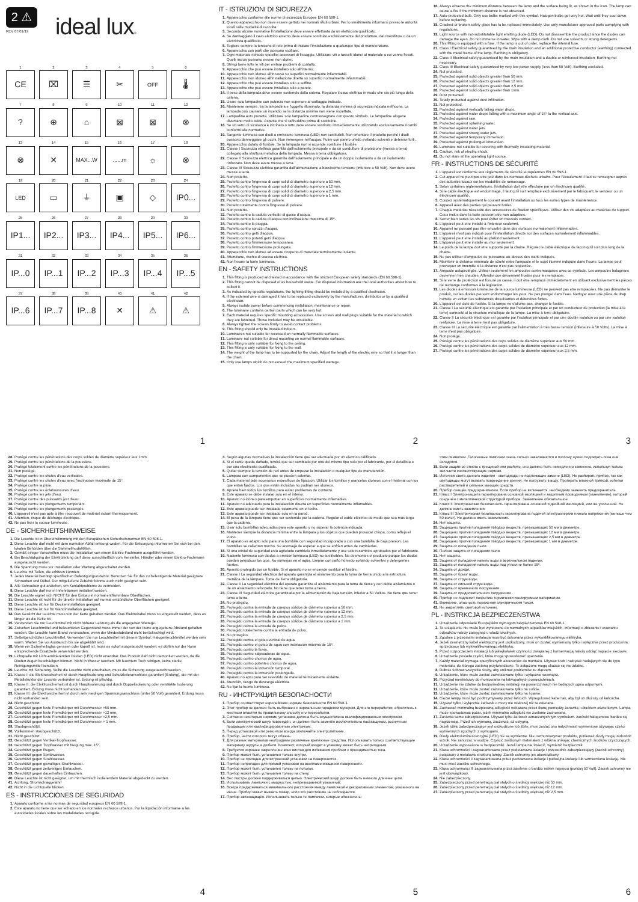2 ⚠
REV 07/01/19
ideal lux®
1
CE
2
⌧
3
☰
4
✂
5
OFF
6
🌡
7
?
8
⊕
9
⌂
10
⊠
11
⊠
12
⊗
13
⊗
14
✕
15
MAX...W
16
......m
17
☼
18
⊗
19
LED
20
▭
21
⏚
22
▣
23
◇
24
IP0...
25
IP1...
26
IP2...
27
IP3...
28
IP4...
29
IP5...
30
IP6...
31
IP...0
32
IP...1
33
IP...2
34
IP...3
35
IP...4
36
IP...5
37
IP...6
38
IP...7
39
IP...8
40
✕
41
⚠
42
⚠
1
IT - ISTRUZIONI DI SICUREZZA
1. Apparecchio conforme alle norme di sicurezza Europee EN 60 598-1.
2. Questo apparecchio non deve essere gettato nei normali rifiuti urbani. Per lo smaltimento informarsi presso le autorità locali sulle modalità di raccolta.
3. Secondo alcune normative l'installazione deve essere effettuata da un elettricista qualificato.
4. Se danneggiato il cavo elettrico esterno deve essere sostituito esclusivamente dal produttore, dal rivenditore o da un elettricista qualificato.
5. Togliere sempre la tensione di rete prima di iniziare l'installazione o qualunque tipo di manutenzione.
6. Apparecchio con parti che possono scottare.
7. Ogni materiale richiede specifici accessori di fissaggio. Utilizzare viti e tasselli idonei al materiale a cui vanno fissati. Quelli inclusi possono essere non idonei.
8. Stringi bene tutte le viti per evitare problemi di contatto.
9. Apparecchio che può essere installato solo all'interno.
10. Apparecchio non idoneo all'incasso su superfici normalmente infiammabili.
11. Apparecchio non idoneo all'installazione diretta su superfici normalmente infiammabili.
12. Apparecchio che può essere installato solo a soffitto.
13. Apparecchio che può essere installato solo a parete.
14. Il peso della lampada deve essere sostenuto dalla catena. Regolare il cavo elettrico in modo che sia più lungo della catena.
15. Usare solo lampadine con potenza non superiore al wattaggio indicato.
16. Mantenere sempre, tra la lampadina e l'oggetto illuminato, la distanza minima di sicurezza indicata nell'icona. La lampada può causare un incendio se la distanza minima non viene rispettata.
17. Lampadina auto protetta. Utilizzare solo lampadine contrassegnate con questo simbolo. Le lampadine alogene diventano molto calde. Aspetta che si raffreddino prima di sostituirle.
18. Se un vetro di sicurezza è incrinato o rotto deve essere sostituito immediatamente utilizzando esclusivamente ricambi conformi alle normative.
19. Sorgente luminosa con diodi a emissione luminosa (LED) non sostituibili. Non smontare il prodotto perché i diodi possono danneggiare gli occhi. Non immergere nell'acqua. Pulire con panno umido evitando solventi e detersivi forti.
20. Apparecchio dotato di fusibile. Se la lampada non si accende sostituire il fusibile.
21. Classe I Sicurezza elettrica garantita dall'isolamento principale e da un conduttore di protezione (messa a terra) collegato alla struttura metallica della lampada. Messa a terra obbligatoria.
22. Classe II Sicurezza elettrica garantita dall'isolamento principale e da un doppio isolamento o da un isolamento rinforzato. Non deve avere messa a terra.
23. Classe III Sicurezza elettrica garantita dall'alimentazione a bassissima tensione (inferiore a 50 Volt). Non deve avere messa a terra.
24. Non protetto.
25. Protetto contro l'ingresso di corpi solidi di diametro superiore a 50 mm.
26. Protetto contro l'ingresso di corpi solidi di diametro superiore a 12 mm.
27. Protetto contro l'ingresso di corpi solidi di diametro superiore a 2,5 mm.
28. Protetto contro l'ingresso di corpi solidi di diametro superiore a 1 mm.
29. Protetto contro l'ingresso di polvere.
30. Protetto totalmente contro l'ingresso di polvere.
31. Non protetto.
32. Protetto contro la caduta verticale di gocce d'acqua.
33. Protetto contro la caduta di acqua con inclinazione massima di 15º.
34. Protetto contro la pioggia.
35. Protetto contro spruzzi d'acqua.
36. Protetto contro getti d'acqua.
37. Protetto contro potenti getti d'acqua.
38. Protetto contro l'immersione temporanea.
39. Protetto contro l'immersione prolungata.
40. Apparecchio non idoneo ad essere ricoperto di materiale termicamente isolante.
41. Attenzione, rischio di scossa elettrica.
42. Non fissare la fonte luminosa.
EN - SAFETY INSTRUCTIONS
1. This fitting is produced and tested in accordance with the strictest European safety standards (EN 60.598-1).
2. This fitting cannot be disposed of as household waste. For disposal information ask the local authorities about how to collect it.
3. As indicated by specific regulations, the lighting fitting should be installed by a qualified electrician.
4. If the external wire is damaged it has to be replaced exclusively by the manufacturer, distributor or by a qualified electrician.
5. Always isolate power before commencing installation, maintenance or repair.
6. The luminaire contains certain parts which can be very hot.
7. Each material requires specific mounting accessories. Use screws and wall plugs suitable for the material to which they are fastened. Those included may be unsuitable.
8. Always tighten the screws firmly to avoid contact problems.
9. This fitting should only be installed indoors.
10. Luminaires not suitable for recessed on normally flammable surfaces.
11. Luminaire not suitable for direct mounting on normal flammable surfaces.
12. This fitting is only suitable for fixing to the ceiling.
13. This fitting is only suitable for fixing to the wall.
14. The weight of the lamp has to be supported by the chain. Adjust the length of the electric wire so that it is longer than the chain.
15. Only use lamps which do not exceed the maximum specified wattage.
2
16. Always observe the minimum distance between the lamp and the surface being lit, as shown in the icon. The lamp can cause a fire if the minimum distance is not observed.
17. Auto-protected bulb. Only use bulbs marked with this symbol. Halogen bulbs get very hot. Wait until they cool down before replacing.
18. Cracked or broken safety glass has to be replaced immediately. Use only manufcturer approved parts complying with regulations.
19. Light source with not-substitutable light emitting diode (LED). Do not disassemble the product since the diodes can damage the eyes. Do not immerse in water. Wipe with a damp cloth. Do not use solvents or strong detergents.
20. This fitting is equipped with a fuse. If the lamp is out of order, replace the internal fuse.
21. Class I Electrical safety guaranteed by the main insulation and an additional protective conductor (earthing) connected with the metal frame of the lamp. Earthing is obligatory.
22. Class II Electrical safety guaranteed by the main insulation and a double or reinforced insulation. Earthing not necessary.
23. Class III Electrical safety guaranteed by very low power supply (less than 50 Volt). Earthing excluded.
24. Not protected.
25. Protected against solid objects greater than 50 mm.
26. Protected against solid objects greater than 12 mm.
27. Protected against solid objects greater than 2,5 mm.
28. Protected against solid objects greater than 1mm.
29. Dust protected.
30. Totally protected against dust infiltration.
31. Not protected.
32. Protected against vertically falling water drops.
33. Protected against water drops falling with a maximum angle of 15° to the vertical axis.
34. Protected against rain.
35. Protected against splashing water.
36. Protected against water jets.
37. Protected against strong water jets.
38. Protected against temporary immersion.
39. Protected against prolonged immersion.
40. Luminaire not suitable for covering with thermally insulating material.
41. Caution, risk of electric shock.
42. Do not stare at the operating light source.
FR - INSTRUCTIONS DE SÉCURITÉ
1. L'appareil est conforme aux règlements de sécurité européennes EN 60 598-1.
2. Cet appareil ne peut pas etre jeté dans les normaux déchets urbains. Pour l'écoulement il faut se renseigner auprès des autorités locaux sur les modalités de ramassage.
3. Selon certaines réglementations, l'installation doit etre effectuée par un électricien qualifié.
4. Si le cable électrique est endommagé, il faut qu'il soit remplacé exclusivement par le fabriquant, le vendeur ou un électricien qualifié.
5. Coupez systématiquement le courant avant l'installation ou tous les autres types de maintenance.
6. Appareil avec des parties qui peuvent brûler.
7. Chaque matériau nécessite des accessoires de fixation spécifiques. Utiliser des vis adaptées au matériau du support. Ceux inclus dans la boite peuvent etre non adaptées.
8. Serrer bien tuotes les vis pour éviter un mauvais contact.
9. L'appareil peut etre installé à l'interieur seulemnt.
10. Appareil ne pouvant pas être encastré dans des surfaces normalement inflammables.
11. L'appareil n'est pas indiqué pour l'instasllation directe sur des surfaces normalement inflammables.
12. L'appareil peut etre installé au plafond seulement.
13. L'appareil peut etre installé au mur seulement.
14. Le poids de la lampe doit etre supporté par la chaine. Réguler le cable éléctrique de facon qu'il soit plus long de la chaine.
15. Ne pas utiliser d'ampoules de puissance au-dessus des watts indiqués.
16. Maintenir la distance minimale de sûreté entre l'ampoule et le sujet illuminé indiquée dans l'icone. La lampe peut provoquer un incendie si la distance n'est pas respectée.
17. Ampoule autoprotégée. Utiliser seulement les ampoules contremarquées avec ce symbole. Les ampoules halogènes deviennen très chaudes. Attendre que deviennent froides pour les remplacer.
18. Si le verre de protéction est fissuré ou cassé, il doit étre remplacé immédiatement en utilisant exclusivement les pièces de rechange conformes à la législation.
19. Les diodes à emission lumineuse de la source lumineuse (LED) ne peuvent pas etre remplacées. Ne pas démonter le produit, car les diodes peuvent endommager les yeux. Ne pas plonger dans l'eau. Nettoyer avec une pièce de drap humide en evitant les substances dissolvantes et détersives fortes.
20. L'appareil est doté de fusible. Si la lampe ne s'allume pas, changer le fusible.
21. Classe I La sécurité éléctrique est garantie par l'isolation principale et par un conducteur de protection (la mise à la terre) connecté al la structure métallique de la lampe. La mise à terre obligatoire.
22. Classe II La sécurité éléctrique est garantie par l'isolation principale et par une double isolation ou par une isolation renforcée. La mise à terre n'est pas obligatoire.
23. Classe III La sécurité éléctrique est garantie par l'alimentation à très basse tension (inferieure à 50 Volts). La mise à terre n'est pas obligatoire.
24. Non protégé.
25. Protégé contre les pénétrations des cops solides de diamètre supérieur aux 50 mm.
26. Protégé contre les pénétrations des corps solides de diamètre supérieur aux 12 mm.
27. Protégé contre les pénétrations des corps solides de diamètre supérieur aux 2,5 mm.
3
28. Protégé contre les pénétrations des corps soldes de diamètre supérieur aux 1mm.
29. Protégé contre les pénétrations de la poussière.
30. Protégé totalement contre les pénétrations de la poussière.
31. Non protégé.
32. Protégé contre les chutes d'eau verticales.
33. Protégé contre les chutes d'eau avec l'inclinaison maximale de 15°.
34. Protégé contre la pluie.
35. Protégé contre les éclaboussures d'eau.
36. Protégé contre les jets d'eau.
37. Protégé contre des puissants jest d'eau.
38. Protégé contre les plongements temporairs.
39. Protégé contre les plongements prolongés.
40. L'appareil n'est pas apte à être recouvert de matériel isolant thermiquement.
41. Attention, risque de décharge électrique.
42. Ne pas fixer la source lumineuse.
DE - SICHERHEITSHINWEISE
1. Die Leuchte ist in Übereinstimmung mit den Europäischen Sicherheitsnormen EN 60 598-1.
2. Diese Leuchte darf nicht mit dem normalen Abfall entsorgt weden. Für die Entsorgung informieren Sie sich bei den lokalen Behörden über die Sammelmodalitäten.
3. Gemäß einiger Vorschriften muss die Installation von einem Elektro-Fachmann ausgeführt werden.
4. Bei Beschädigung der Elektroleitung darf diese ausschließlich vom Hersteller, Händler oder einem Elektro-Fachmann ausgetauscht werden.
5. Die Spannung muss vor Installation oder Wartung abgeschaltet werden.
6. Leuchte mit Teilen, die erhitzen könnten.
7. Jedes Material benötigt spezifischen Befestigungszubehör. Benutzen Sie für das zu befestigende Material geeignete Schrauben und Dübel. Der mitgelieferte Zubehör könnte auch nicht geeignet sein.
8. Alle Schrauben gut anziehen, um Kontaktprobleme zu vermeiden.
9. Diese Leuchte darf nur in Innenräumen installiert werden.
10. Die Leuchte eignet sich NICHT für den Einbau in normal entflammbare Oberflächen.
11. Diese Leuchte ist nicht für die direkte Installation auf normal entzündliche Oberflächen geeignet.
12. Diese Leuchte ist nur für Deckeninstallation geeignet.
13. Diese Leuchte ist nur für Wandinstallation geeignet.
14. Das Gewicht der Leuchte muss von der Kette gehalten werden. Das Elektrokabel muss so eingestellt werden, dass es länger als die Kette ist.
15. Verwenden Sie nur Leuchtmittel mit nicht höherer Leistung als die angegeben Wattage.
16. Zwischen Leuchtmittel und beleuchteten Gegenstand muss immer der von der Ikone angegebene Abstand gehalten werden. Die Leuchte kann Brand verursachen, wenn der Mindestabstand nicht berücksichtigt wird.
17. Selbstgeschütztes Leuchtmittel. Verwenden Sie nur Leuchtmittel mit diesem Symbol. Halogenleuchtmittel werden sehr warm. Warten Sie vor Austausch bis sie abgekühlt sind.
18. Wenn ein Sicherheitsglas gerissen oder kaputt ist, muss es sofort ausgetauscht werden; es dürfen nur der Norm entsprechende Ersatzteile verwendet werden.
19. Lichtquelle mit Licht-emittierenden Dioden (LED) nicht ersetzbar. Das Produkt darf nicht demontiert werden, da die Dioden Augen beschädigen können. Nicht in Wasser tauchen. Mit feuchtem Tuch reinigen, keine starke Reinigungsmittel benutzen.
20. Leuchte mit Sicherung. Sollte die Leuchte nicht einschalten, muss die Sicherung ausgetauscht werden.
21. Klasse I: die Elektrosicherheit ist durch Hauptisolierung und Schutzleiteranschluss garantiert (Erdung), der mit der Metallstruktur der Leuchte verbunden ist. Erdung ist pflichtig.
22. Klasse II: die Elektrosicherheit ist durch Hauptisolierung und durch Doppelisolierung oder verstärkte Isolierung garantiert. Erdung muss nicht vorhanden sein.
23. Klasse III: die Elektrosicherheit ist durch sehr niedrigen Spannungsanschluss (unter 50 Volt) garantiert. Erdung muss nicht vorhanden sein.
24. Nicht geschützt.
25. Geschützt gegen feste Fremdkörper mit Durchmesser >50 mm.
26. Geschützt gegen feste Fremdkörper mit Durchmesser >12 mm.
27. Geschützt gegen feste Fremdkörper mit Durchmesser >2,5 mm.
28. Geschützt gegen feste Fremdkörper mit Durchmesser > 1 mm.
29. Staubgeschützt.
30. Vollkommen staubgeschützt.
31. Nicht geschützt.
32. Geschützt gegen Vertikal-Tropfwasser.
33. Geschützt gegen Tropfwasser mit Neigung max. 15°.
34. Geschützt gegen Regen.
35. Geschützt gegen Spritzwasser.
36. Geschützt gegen Strahlwasser.
37. Geschützt gegen gewaltiges Strahlwasser.
38. Geschützt gegen zeitweiliges Eintauchen.
39. Geschützt gegen dauerhaftes Eintauchen.
40. Diese Leuchte ist nicht geeignet, um mit thermisch isolierendem Material abgedeckt zu werden.
41. Achtung, Stromschlaggefahr!
42. Nicht in die Lichtquelle blicken.
ES - INSTRUCCIONES DE SEGURIDAD
1. Aparato conforme a las normas de seguridad europeos EN 60 598-1.
2. Este aparato no tiene que ser echado en los normales rechazos urbanos. Por la liquidación informarse a las autoridades locales sobre las modalidades recogida.
4
3. Según algunas normativas la instalacción tiene que ser efectuada por un electrico calificado.
4. Si el cable queda dañado, tendrá que ser cambiado por otro del mismo tipo solo por el fabricante, por el detallista o por una electricista cualificado.
5. Quitar siempre la tensión de red antes de empezar la instalación o cualquier tipo de manutención.
6. Lámpara con componentes que se pueden calentar.
7. Cada material pide accesorios especificos de fijacción. Utilizar los tornillos y arancelas idoneos con el material con los que estan fijados. Los que están incluidos no podrian ser idoneos.
8. Aprieta bien todos los tornillos para evitar problemas de contacto.
9. Este aparato se debe instalar solo en el interior.
10. Aparato no idóneo para empotrar en superficies normalmente inflamables.
11. Aparato no adecuado para la instalacción directa en superficies normalmente inflamables.
12. Este aparato puede ser instalado solamente en el techo.
13. Este aparato puede ser instalado solo en la pared.
14. El peso de la lámpara tiene que ser sostenido por la cadena. Regular el cable eléctrico de modo que sea más largo que la cadena.
15. Usar solo bombillas adecuadas para este aparato y no superar la potencia indicada.
16. Mantener siempre la distancia mínima entre la lámpara y los objetos que puedan provocar chispa, como refleja el icono.
17. El aparato es adapto solo para una bombilla con seguridad incorporada o con una bombilla de baja presion. Las bombillas se calientan mucho. Se aconseja de esperar a que se enfrien antes de cambiarlas.
18. Si una cristal de seguridad está agrietado cambielo inmediatamente y use solo recambios aprobados por el fabricante.
19. Naciente luminosa con diodos a emisión luminosa (LED) no sustituibles. No desmontes el producto porque los diodos pueden perjudicar los ojos. No sumerjas en el agua. Limpiar con paño húmedo evitando solventes y detergentes fuertes.
20. Aparato protegido por un fusible. Si el aparato no se enciende sostituir el fusible.
21. Classe I La seguridad eléctrica del aparato garantiza el aislamiento para la toma de tierra unido a la estructura metálica de la lámpara. Toma de tierra obligatoria.
22. Classe II La seguridad eléctrica del aparato garantiza el aislamiento para la toma de tierra y con doble aislamiento o de un aislamiento reforzado. No tiene que tener toma a tierra.
23. Classe III Seguridad eléctrica garantizada por la alimentación de baja tensión, inferior a 50 Voltios. No tiene que tener toma a tierra.
24. No protegido.
25. Protegido contra la entrada de cuerpos sòlidos de diàmetro superior a 50 mm.
26. Protegido contra la entrada de cuerpos sòlidos de diàmetro superior a 12 mm.
27. Protegido contra la entrada de cuerpos sòlidos de diàmetro superior a 2,5 mm.
28. Protegido contra la entrada de cuerpos sòlidos de diàmetro superior a 1 mm.
29. Protegido contra la entrada de polvo.
30. Protegido totalemente contra la entrada de polvo.
31. No protegido.
32. Protegido contra el goteo vertical de agua.
33. Protegido contro el goteo de agua con inclinación máxima de 15º.
34. Protegido contro la lluvia.
35. Protegido contro salpicaduras de agua.
36. Protegido contro chorros de agua.
37. Protegido contro potentes chorros de agua.
38. Protegido contro la inmersión temporal.
39. Protegido contro la inmersión prolongada.
40. Aparato no apto para ser revestido de material térmicamente aislante.
41. Atención, riesgo de descarga eléctrica.
42. No fijar la fuente luminosa.
RU - ИНСТРУКЦИЯ БЕЗОПАСНОСТИ
1. Прибор соответствует европейским нормам безопасности EN 60 598-1.
2. Этот прибор не должен быть выброшен с нормальным городским мусором. Для его переработки, обратитесь к местным властям по правильному способу его переработки.
3. Согласно некоторым нормам, установка должна быть осуществлена квалифицированным электриком.
4. Если электрический шнур повреждён, он должен быть заменён исключительно поставщиком, розничным продавцом или квалифицированным электриком.
5. Перед установкой или ремонтом всегда отключайте электропитание.
6. Прибор, части которого могут обжечь.
7. Для разных материалов необходимы различные крепёжные средства. Использовать только соответствующие материалу шурупы и дюбели. Комплект, который входит в упаковку может быть непригодным.
8. Требуется хорошее закрепление всех винтов для избежания проблем с проходимостью тока.
9. Прибор может быть установлен только внутри.
10. Прибор не пригоден для встроенной установки на поверхностях.
11. Прибор непригоден для прямой установки на воспламеняющиеся поверхности.
12. Прибор может быть установлен только на потолок.
13. Прибор может быть установлен только на стену.
14. Вес люстры должен поддерживаться цепью. Электрический шнур должен быть немного длиннее цепи.
15. Использовать лампочки с мощностью, непревышаемой указанной.
16. Всегда придерживаться минимального расстояния между лампочкой и декоративным элементом, указанного на иконе. Прибор может вызвать пожар, если это расстояние не соблюдается.
17. Прибор автозащищён. Использовать только те лампочки, которые обозначены
5
этим символом. Галогенные лампочки очень сильно накаливаются и поэтому нужно подождать пока они охладятся.
18. Если защитное стекло с трещиной или разбито, оно должно быть немедленно заменено, используя только зап.части соответствующие нормам.
19. Источник света данного изделия - светодиоды не подлежащие замене (LED). Не разбирать прибор, так как светодиоды могут вызвать повреждение зрения. Не погружать в воду. Протирать влажной тряпкой, избегая растворителей и сильных моющих средств.
20. Прибор снащён предохранителем. Если прибор не включается, необходимо заменить предохранитель.
21. Класс I Электро-защита гарантирована основной изоляцией и защитным проводником (заземление), который соедeнён с металлической структурой прибора. Заземление обязательное.
22. Класс II Электрическая безопасность гарантирована основной и двойной изоляцией, или же усиленной. Не должно иметь заземления.
23. Класс III Электрическая безопасность гарантирована подачей электроэнергии низкого напряжения (меньше чем 50 вольт). Не должно иметь заземления.
24. Нет защиты.
25. Защищено против попадания твёрдых веществ, превышающих 50 мм в диаметре.
26. Защищено против попадания твёрдых веществ, превышающих 12 мм в диаметре.
27. Защищено против попадания твёрдых веществ, превышающих 2,5 мм в диаметре.
28. Защищено против попадания твёрдых веществ, превышающих 1 мм в диаметре.
29. Защита от попадания пыли.
30. Полная защита от попадания пыли.
31. Нет защиты.
32. Защита от попадания капель воды в вертикальном падении.
33. Защита от попадания капель воды под углом не более 15º.
34. Защита от дождя.
35. Защита от брызг воды.
36. Защита от струи воды.
37. Защита от сильной струи воды.
38. Защита от временного погружения .
39. Защита от продолжительного погружения .
40. Прибор не подлежит покрытию термически изолируемым материалом.
41. Внимание, опасность поражения электрическим током.
42. Не закреплять световой источник.
PL - INSTRKCJA BEZPIECZEŃSTWA
1. Urządzenie odpowiada Europejskim wymogom bezpieczenstwa EN 60 598-1.
2. To urządzenie nie może byc wyrzucone do normalnych odpadków miejskich. Informacji o zbieraniu i usuwaniu odpadków należy zasięgnąć u władz lokalnych.
3. Zgodnie z przepisami instalacja musi być dokonana przez wykwalifikowanego elektryka.
4. Jeżeli zewnętrzny kabel elektryczny jest uszkodzony, musi on zostać wymieniony tylko i wyłącznie przez producenta, sprzedawcę lub wykwalifikowanego elektryka.
5. Przed rozpoczęciem instalacji lub jakiejkolwiek czynności związanej z konserwacją należy odciąć napięcie sieciowe.
6. Urządzenie posiada części, które mogą spowodować oparzenia.
7. Każdy materiał wymaga specyficznych akcesoriów do montażu. Używac śrub i nakrętek nadających się do typu materiału, do którego zostaną przytwierdzone. Te załączone mogą okazać się nie zdatne.
8. Dobrze ściśnac wszystkie śruby, aby uniknać problemów ze złączem.
9. Urządzenie, które może zostać zainstalowane tylko i wyłącznie wewnątrz.
10. Przyrząd niewłaściwy do montowania na łatwopalnych powierzchniach.
11. Urządzenie nie zdatne do bezpośredniej instalacji na powierzchniach nie będących ognio odpornymi.
12. Urządzenie, które może zostać zainstalowane tylko na suficie.
13. Urządzenie, które może zostać zainstalowane tylko na ścianie.
14. Ciężar lampy musi być podtrzymywany przez łańcuch. Wyregulować kabel tak, aby był on dłuższy od łańcucha.
15. Używać tylko i wyłącznie żarówek o mocy nie wiekszej niż ta zalecana.
16. Zachować minimalną bezpieczną odległość wskazaną przez ikonę pomiędzy żarówką i obiektem oświetlonym. Lampa może spowodować pożar, jeżeli minimalna odległość nie zostanie zachowana.
17. Żarówka samo zabezpieczona. Używać tylko żarówek oznaczonych tym symbolem. żarówki halogenowe bardzo się nagrzewają. Przed ich wymianą, zaczekać, aż ostygną.
18. Jeżeli szkło zabezpieczające jest uszkodzone lub zbite, musi zostać ono natychmiast wymienione używając części wymiennych zgodnych z wymogami.
19. Diody elektroluminescencyjne (LED) nie są wymienne. Nie rozmontowywac produktu, ponieważ diody mogą uszkodzić wzrok. Nie zanurzac w wodzie. Czyścić zwilżonym materiałem z włókna unikając chemicznych środków czyszczących.
20. Urządzenie wyposażone w bezpieczniki. Jezeli lampa nie świecić, wymienić bezpiecznik.
21. Klasa ochronności I zagwarantowana przez podstawowa izolacje i przewodnik zabezpieczający (zacisk ochronny) połączony z metalowa strukturą lampy. Zacisk ochronny jes obowiązkowy.
22. Klasa ochronności II zagwarantowana przez podstawowa izolacje i podwójna izolacje lub wzmocniona izolację. Nie musi mieć zacisku ochronnego.
23. Klasa ochronności III zagwarantowana przez zasilenie o bardzo niskim napięciu (poniżej 50 Volt). Zacisk ochronny nie jest obowiązkowy.
24. Nie zabezpieczony.
25. Zabezpieczony przed penetracją ciał stałych o średnicy większej niż 50 mm.
26. Zabezpieczony przed penetracją ciał stałych o średnicy większej niż 12 mm.
27. Zabezpieczony przed penetracją ciał stałych o średnicy większej niż 2,5 mm.
6